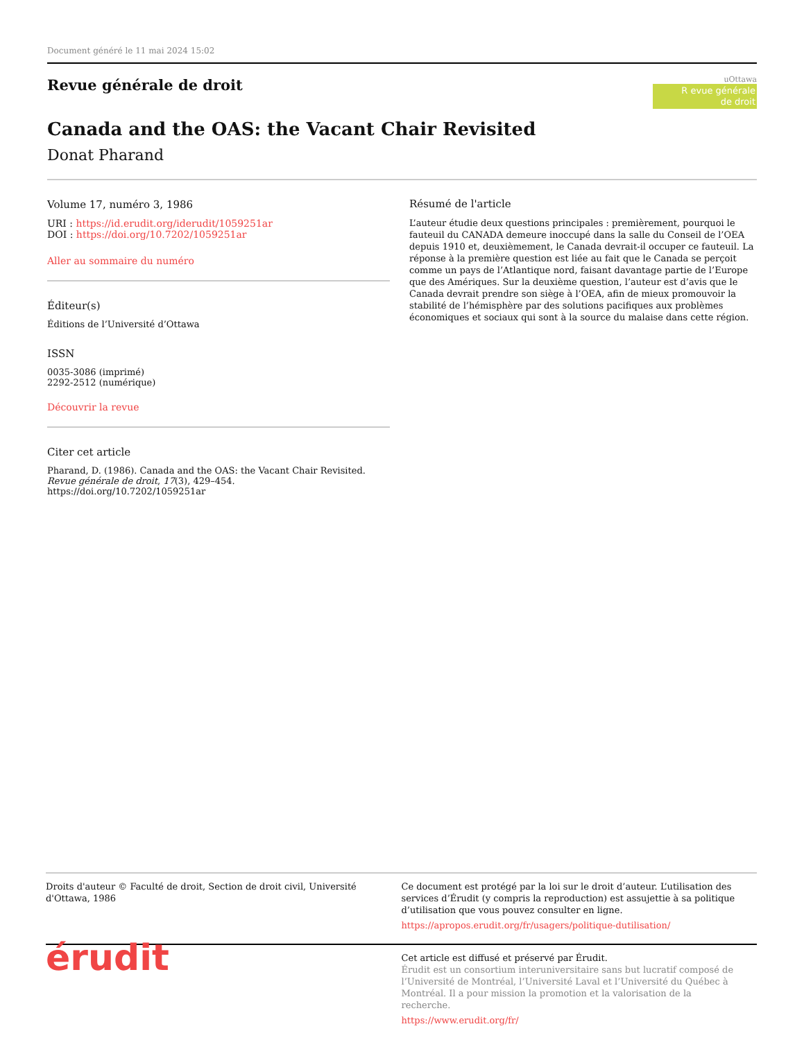Document généré le 11 mai 2024 15:02
Revue générale de droit
uOttawa
R evue générale
de droit
Canada and the OAS: the Vacant Chair Revisited
Donat Pharand
Volume 17, numéro 3, 1986
URI : https://id.erudit.org/iderudit/1059251ar
DOI : https://doi.org/10.7202/1059251ar
Aller au sommaire du numéro
Éditeur(s)
Éditions de l’Université d’Ottawa
ISSN
0035-3086 (imprimé)
2292-2512 (numérique)
Découvrir la revue
Citer cet article
Pharand, D. (1986). Canada and the OAS: the Vacant Chair Revisited. Revue générale de droit, 17(3), 429–454. https://doi.org/10.7202/1059251ar
Résumé de l'article
L’auteur étudie deux questions principales : premièrement, pourquoi le fauteuil du CANADA demeure inoccupé dans la salle du Conseil de l’OEA depuis 1910 et, deuxièmement, le Canada devrait-il occuper ce fauteuil. La réponse à la première question est liée au fait que le Canada se perçoit comme un pays de l’Atlantique nord, faisant davantage partie de l’Europe que des Amériques. Sur la deuxième question, l’auteur est d’avis que le Canada devrait prendre son siège à l’OEA, afin de mieux promouvoir la stabilité de l’hémisphère par des solutions pacifiques aux problèmes économiques et sociaux qui sont à la source du malaise dans cette région.
Droits d'auteur © Faculté de droit, Section de droit civil, Université d'Ottawa, 1986
Ce document est protégé par la loi sur le droit d’auteur. L’utilisation des services d’Érudit (y compris la reproduction) est assujettie à sa politique d’utilisation que vous pouvez consulter en ligne.
https://apropos.erudit.org/fr/usagers/politique-dutilisation/
érudit
Cet article est diffusé et préservé par Érudit.
Érudit est un consortium interuniversitaire sans but lucratif composé de l’Université de Montréal, l’Université Laval et l’Université du Québec à Montréal. Il a pour mission la promotion et la valorisation de la recherche.
https://www.erudit.org/fr/